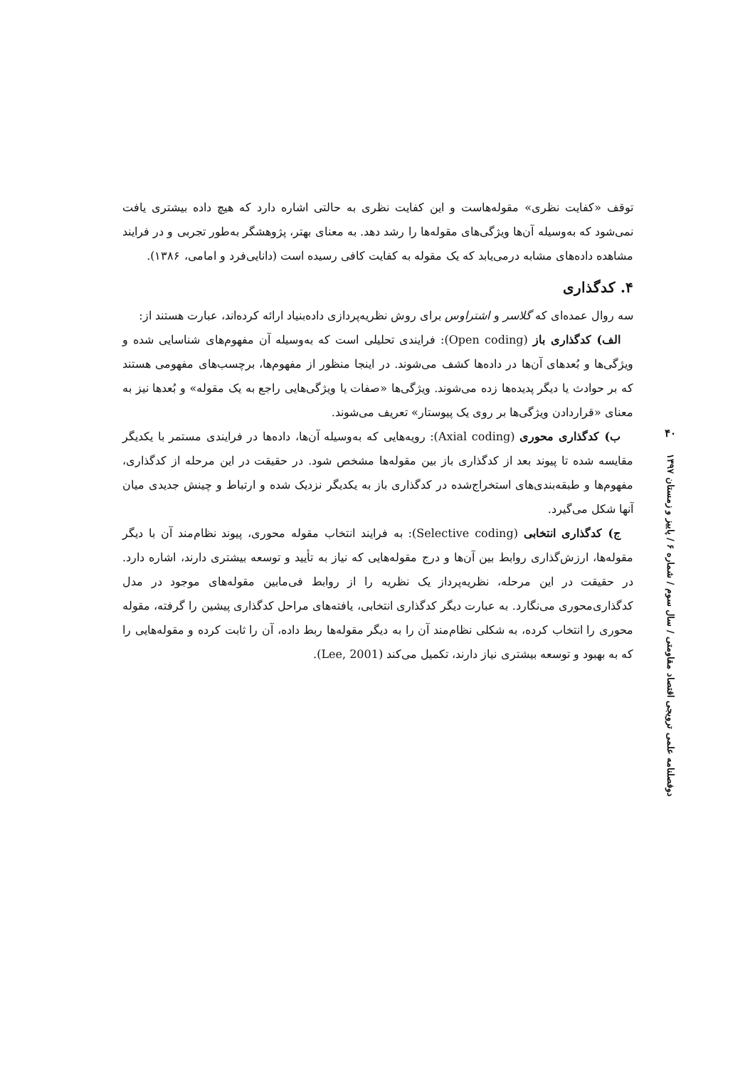توقف «کفایت نظری» مقوله‌هاست و این کفایت نظری به حالتی اشاره دارد که هیچ داده بیشتری یافت نمی‌شود که به‌وسیله آن‌ها ویژگی‌های مقوله‌ها را رشد دهد. به معنای بهتر، پژوهشگر به‌طور تجربی و در فرایند مشاهده داده‌های مشابه درمی‌یابد که یک مقوله به کفایت کافی رسیده است (دانایی‌فرد و امامی، ۱۳۸۶).
۴. کدگذاری
سه روال عمده‌ای که گلاسر و اشتراوس برای روش نظریه‌پردازی داده‌بنیاد ارائه کرده‌اند، عبارت هستند از:
الف) کدگذاری باز (Open coding): فرایندی تحلیلی است که به‌وسیله آن مفهوم‌های شناسایی شده و ویژگی‌ها و بُعدهای آن‌ها در داده‌ها کشف می‌شوند. در اینجا منظور از مفهوم‌ها، برچسب‌های مفهومی هستند که بر حوادث یا دیگر پدیده‌ها زده می‌شوند. ویژگی‌ها «صفات یا ویژگی‌هایی راجع به یک مقوله» و بُعدها نیز به معنای «قراردادن ویژگی‌ها بر روی یک پیوستار» تعریف می‌شوند.
ب) کدگذاری محوری (Axial coding): رویه‌هایی که به‌وسیله آن‌ها، داده‌ها در فرایندی مستمر با یکدیگر مقایسه شده تا پیوند بعد از کدگذاری باز بین مقوله‌ها مشخص شود. در حقیقت در این مرحله از کدگذاری، مفهوم‌ها و طبقه‌بندی‌های استخراج‌شده در کدگذاری باز به یکدیگر نزدیک شده و ارتباط و چینش جدیدی میان آنها شکل می‌گیرد.
ج) کدگذاری انتخابی (Selective coding): به فرایند انتخاب مقوله محوری، پیوند نظام‌مند آن با دیگر مقوله‌ها، ارزش‌گذاری روابط بین آن‌ها و درج مقوله‌هایی که نیاز به تأیید و توسعه بیشتری دارند، اشاره دارد. در حقیقت در این مرحله، نظریه‌پرداز یک نظریه را از روابط فی‌مابین مقوله‌های موجود در مدل کدگذاری‌محوری می‌نگارد. به عبارت دیگر کدگذاری انتخابی، یافته‌های مراحل کدگذاری پیشین را گرفته، مقوله محوری را انتخاب کرده، به شکلی نظام‌مند آن را به دیگر مقوله‌ها ربط داده، آن را ثابت کرده و مقوله‌هایی را که به بهبود و توسعه بیشتری نیاز دارند، تکمیل می‌کند (Lee, 2001).
۴۰
دوفصلنامه علمی ترویجی اقتصاد مقاومتی / سال سوم / شماره ۶ / پاییز و زمستان ۱۳۹۷